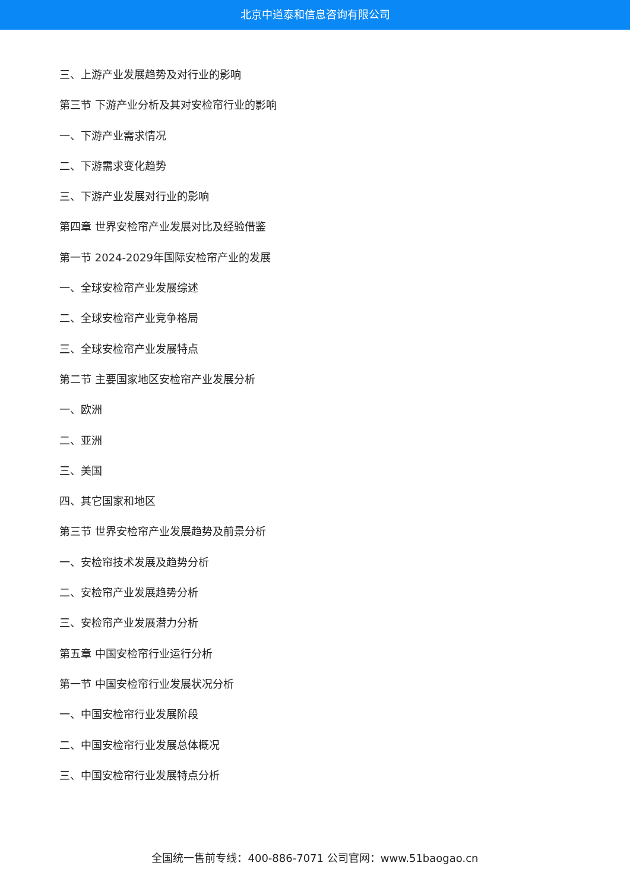北京中道泰和信息咨询有限公司
三、上游产业发展趋势及对行业的影响
第三节 下游产业分析及其对安检帘行业的影响
一、下游产业需求情况
二、下游需求变化趋势
三、下游产业发展对行业的影响
第四章 世界安检帘产业发展对比及经验借鉴
第一节 2024-2029年国际安检帘产业的发展
一、全球安检帘产业发展综述
二、全球安检帘产业竞争格局
三、全球安检帘产业发展特点
第二节 主要国家地区安检帘产业发展分析
一、欧洲
二、亚洲
三、美国
四、其它国家和地区
第三节 世界安检帘产业发展趋势及前景分析
一、安检帘技术发展及趋势分析
二、安检帘产业发展趋势分析
三、安检帘产业发展潜力分析
第五章 中国安检帘行业运行分析
第一节 中国安检帘行业发展状况分析
一、中国安检帘行业发展阶段
二、中国安检帘行业发展总体概况
三、中国安检帘行业发展特点分析
全国统一售前专线：400-886-7071 公司官网：www.51baogao.cn